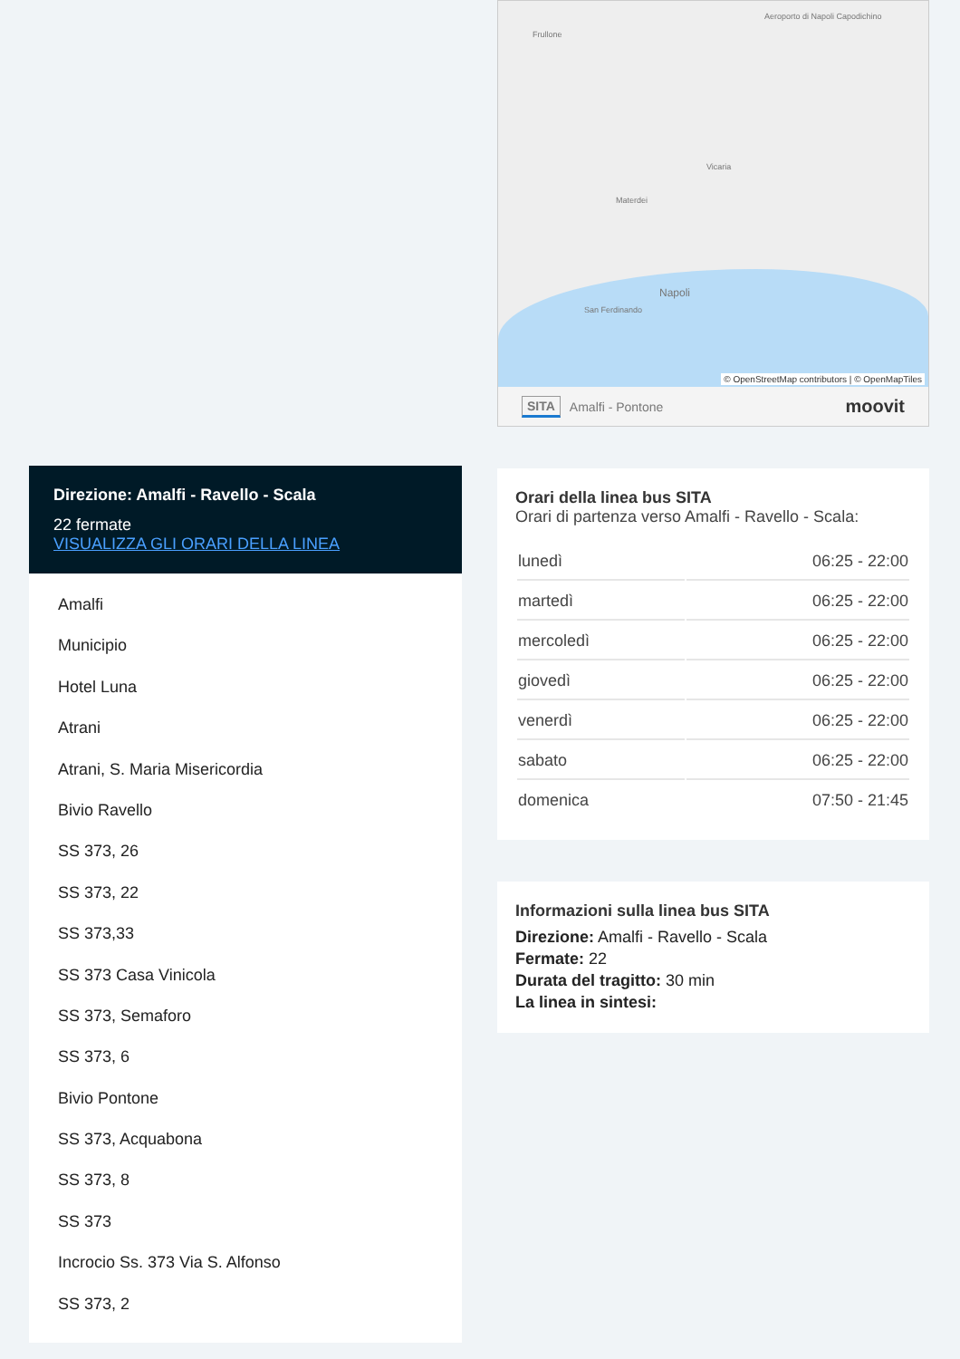Direzione: Amalfi - Ravello - Scala
22 fermate
VISUALIZZA GLI ORARI DELLA LINEA
Amalfi
Municipio
Hotel Luna
Atrani
Atrani, S. Maria Misericordia
Bivio Ravello
SS 373, 26
SS 373, 22
SS 373,33
SS 373 Casa Vinicola
SS 373, Semaforo
SS 373, 6
Bivio Pontone
SS 373, Acquabona
SS 373, 8
SS 373
Incrocio Ss. 373 Via S. Alfonso
SS 373, 2
Aeroporto di Napoli Capodichino
Frullone
Vicaria
Materdei
Napoli
San Ferdinando
© OpenStreetMap contributors | © OpenMapTiles
SITA Amalfi - Pontone moovit
Orari della linea bus SITA
Orari di partenza verso Amalfi - Ravello - Scala:
| lunedì | 06:25 - 22:00 |
| martedì | 06:25 - 22:00 |
| mercoledì | 06:25 - 22:00 |
| giovedì | 06:25 - 22:00 |
| venerdì | 06:25 - 22:00 |
| sabato | 06:25 - 22:00 |
| domenica | 07:50 - 21:45 |
Informazioni sulla linea bus SITA
Direzione: Amalfi - Ravello - Scala
Fermate: 22
Durata del tragitto: 30 min
La linea in sintesi: